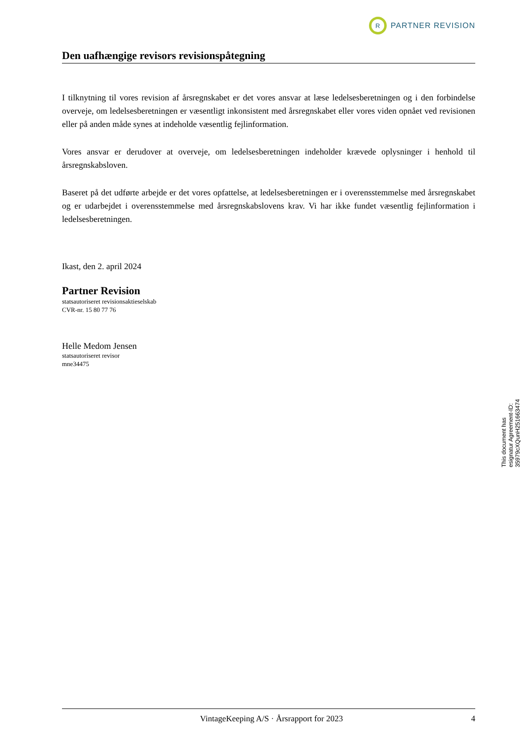R
PARTNER REVISION
Den uafhængige revisors revisionspåtegning
I tilknytning til vores revision af årsregnskabet er det vores ansvar at læse ledelsesberetningen og i den forbindelse overveje, om ledelsesberetningen er væsentligt inkonsistent med årsregnskabet eller vores viden opnået ved revisionen eller på anden måde synes at indeholde væsentlig fejlinformation.
Vores ansvar er derudover at overveje, om ledelsesberetningen indeholder krævede oplysninger i henhold til årsregnskabsloven.
Baseret på det udførte arbejde er det vores opfattelse, at ledelsesberetningen er i overensstemmelse med årsregnskabet og er udarbejdet i overensstemmelse med årsregnskabslovens krav. Vi har ikke fundet væsentlig fejlinformation i ledelsesberetningen.
Ikast, den 2. april 2024
Partner Revision
statsautoriseret revisionsaktieselskab
CVR-nr. 15 80 77 76
Helle Medom Jensen
statsautoriseret revisor
mne34475
This document has esignatur Agreement-ID: 35979cXQunH251663474
VintageKeeping A/S · Årsrapport for 2023 4